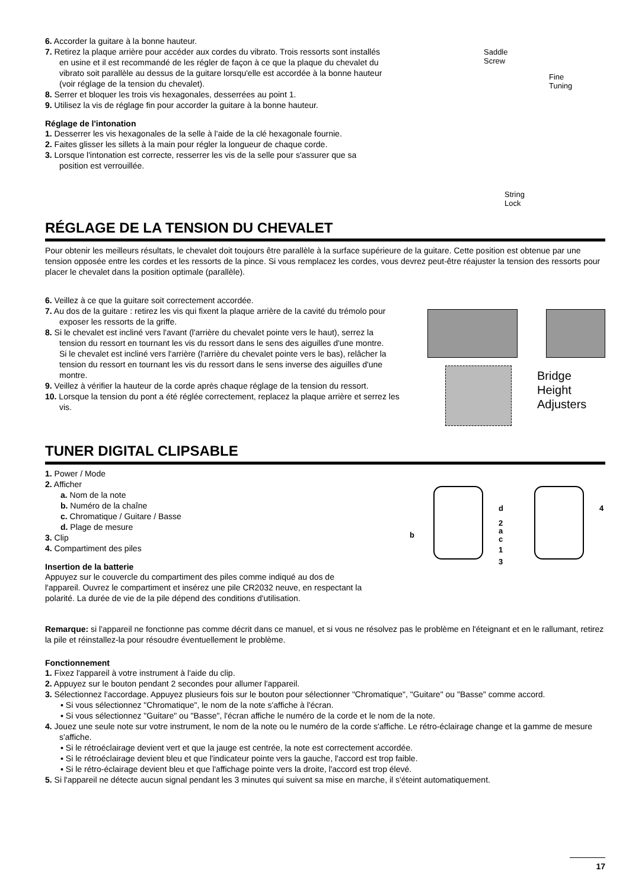6. Accorder la guitare à la bonne hauteur.
7. Retirez la plaque arrière pour accéder aux cordes du vibrato. Trois ressorts sont installés en usine et il est recommandé de les régler de façon à ce que la plaque du chevalet du vibrato soit parallèle au dessus de la guitare lorsqu'elle est accordée à la bonne hauteur (voir réglage de la tension du chevalet).
8. Serrer et bloquer les trois vis hexagonales, desserrées au point 1.
9. Utilisez la vis de réglage fin pour accorder la guitare à la bonne hauteur.
Réglage de l'intonation
1. Desserrer les vis hexagonales de la selle à l'aide de la clé hexagonale fournie.
2. Faites glisser les sillets à la main pour régler la longueur de chaque corde.
3. Lorsque l'intonation est correcte, resserrer les vis de la selle pour s'assurer que sa position est verrouillée.
Saddle
Screw
Fine
Tuning
String
Lock
RÉGLAGE DE LA TENSION DU CHEVALET
Pour obtenir les meilleurs résultats, le chevalet doit toujours être parallèle à la surface supérieure de la guitare. Cette position est obtenue par une tension opposée entre les cordes et les ressorts de la pince. Si vous remplacez les cordes, vous devrez peut-être réajuster la tension des ressorts pour placer le chevalet dans la position optimale (parallèle).
6. Veillez à ce que la guitare soit correctement accordée.
7. Au dos de la guitare : retirez les vis qui fixent la plaque arrière de la cavité du trémolo pour exposer les ressorts de la griffe.
8. Si le chevalet est incliné vers l'avant (l'arrière du chevalet pointe vers le haut), serrez la tension du ressort en tournant les vis du ressort dans le sens des aiguilles d'une montre.
Si le chevalet est incliné vers l'arrière (l'arrière du chevalet pointe vers le bas), relâcher la tension du ressort en tournant les vis du ressort dans le sens inverse des aiguilles d'une montre.
9. Veillez à vérifier la hauteur de la corde après chaque réglage de la tension du ressort.
10. Lorsque la tension du pont a été réglée correctement, replacez la plaque arrière et serrez les vis.
Bridge
Height
Adjusters
TUNER DIGITAL CLIPSABLE
1. Power / Mode
2. Afficher
a. Nom de la note
b. Numéro de la chaîne
c. Chromatique / Guitare / Basse
d. Plage de mesure
3. Clip
4. Compartiment des piles
Insertion de la batterie
Appuyez sur le couvercle du compartiment des piles comme indiqué au dos de l'appareil. Ouvrez le compartiment et insérez une pile CR2032 neuve, en respectant la polarité. La durée de vie de la pile dépend des conditions d'utilisation.
b
d
2
a
c
1
3
4
Remarque: si l'appareil ne fonctionne pas comme décrit dans ce manuel, et si vous ne résolvez pas le problème en l'éteignant et en le rallumant, retirez la pile et réinstallez-la pour résoudre éventuellement le problème.
Fonctionnement
1. Fixez l'appareil à votre instrument à l'aide du clip.
2. Appuyez sur le bouton pendant 2 secondes pour allumer l'appareil.
3. Sélectionnez l'accordage. Appuyez plusieurs fois sur le bouton pour sélectionner "Chromatique", "Guitare" ou "Basse" comme accord.
▪ Si vous sélectionnez "Chromatique", le nom de la note s'affiche à l'écran.
▪ Si vous sélectionnez "Guitare" ou "Basse", l'écran affiche le numéro de la corde et le nom de la note.
4. Jouez une seule note sur votre instrument, le nom de la note ou le numéro de la corde s'affiche. Le rétro-éclairage change et la gamme de mesure s'affiche.
▪ Si le rétroéclairage devient vert et que la jauge est centrée, la note est correctement accordée.
▪ Si le rétroéclairage devient bleu et que l'indicateur pointe vers la gauche, l'accord est trop faible.
▪ Si le rétro-éclairage devient bleu et que l'affichage pointe vers la droite, l'accord est trop élevé.
5. Si l'appareil ne détecte aucun signal pendant les 3 minutes qui suivent sa mise en marche, il s'éteint automatiquement.
17